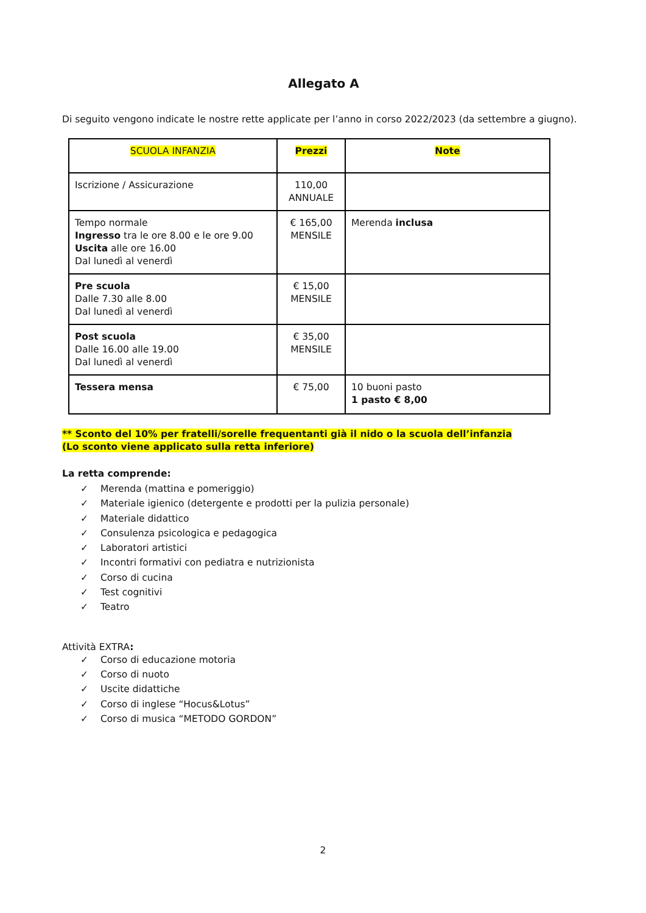Allegato A
Di seguito vengono indicate le nostre rette applicate per l’anno in corso 2022/2023 (da settembre a giugno).
| SCUOLA INFANZIA | Prezzi | Note |
| --- | --- | --- |
| Iscrizione / Assicurazione | 110,00 ANNUALE | |
| Tempo normale Ingresso tra le ore 8.00 e le ore 9.00 Uscita alle ore 16.00 Dal lunedì al venerdì | € 165,00 MENSILE | Merenda inclusa |
| Pre scuola Dalle 7.30 alle 8.00 Dal lunedì al venerdì | € 15,00 MENSILE | |
| Post scuola Dalle 16.00 alle 19.00 Dal lunedì al venerdì | € 35,00 MENSILE | |
| Tessera mensa | € 75,00 | 10 buoni pasto 1 pasto € 8,00 |
** Sconto del 10% per fratelli/sorelle frequentanti già il nido o la scuola dell’infanzia
(Lo sconto viene applicato sulla retta inferiore)
La retta comprende:
✓ Merenda (mattina e pomeriggio)
✓ Materiale igienico (detergente e prodotti per la pulizia personale)
✓ Materiale didattico
✓ Consulenza psicologica e pedagogica
✓ Laboratori artistici
✓ Incontri formativi con pediatra e nutrizionista
✓ Corso di cucina
✓ Test cognitivi
✓ Teatro
Attività EXTRA:
✓ Corso di educazione motoria
✓ Corso di nuoto
✓ Uscite didattiche
✓ Corso di inglese “Hocus&Lotus”
✓ Corso di musica “METODO GORDON”
2